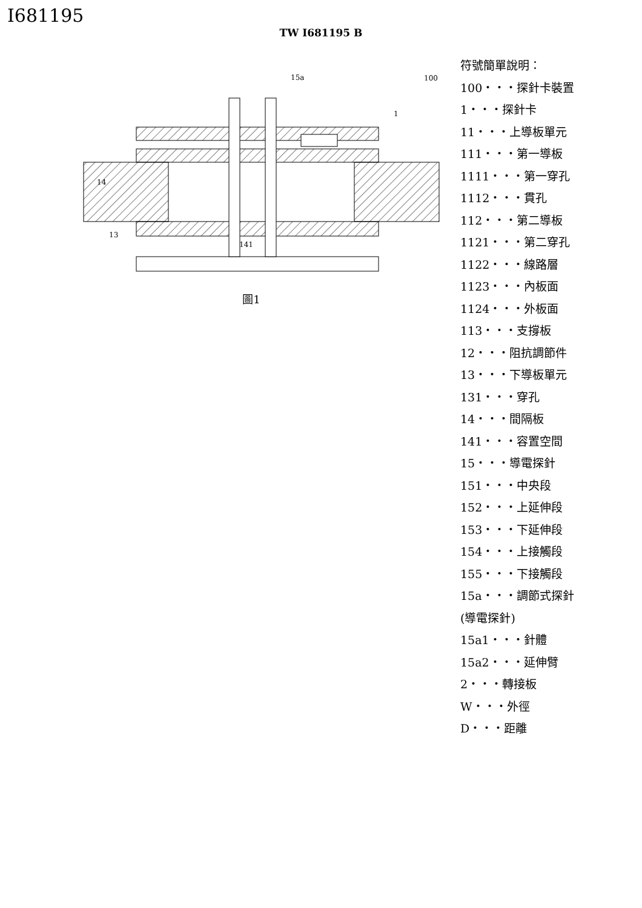I681195
TW I681195 B
14
13
141
15a
1
100
圖1
符號簡單說明：
100・・・探針卡裝置
1・・・探針卡
11・・・上導板單元
111・・・第一導板
1111・・・第一穿孔
1112・・・貫孔
112・・・第二導板
1121・・・第二穿孔
1122・・・線路層
1123・・・內板面
1124・・・外板面
113・・・支撐板
12・・・阻抗調節件
13・・・下導板單元
131・・・穿孔
14・・・間隔板
141・・・容置空間
15・・・導電探針
151・・・中央段
152・・・上延伸段
153・・・下延伸段
154・・・上接觸段
155・・・下接觸段
15a・・・調節式探針
(導電探針)
15a1・・・針體
15a2・・・延伸臂
2・・・轉接板
W・・・外徑
D・・・距離